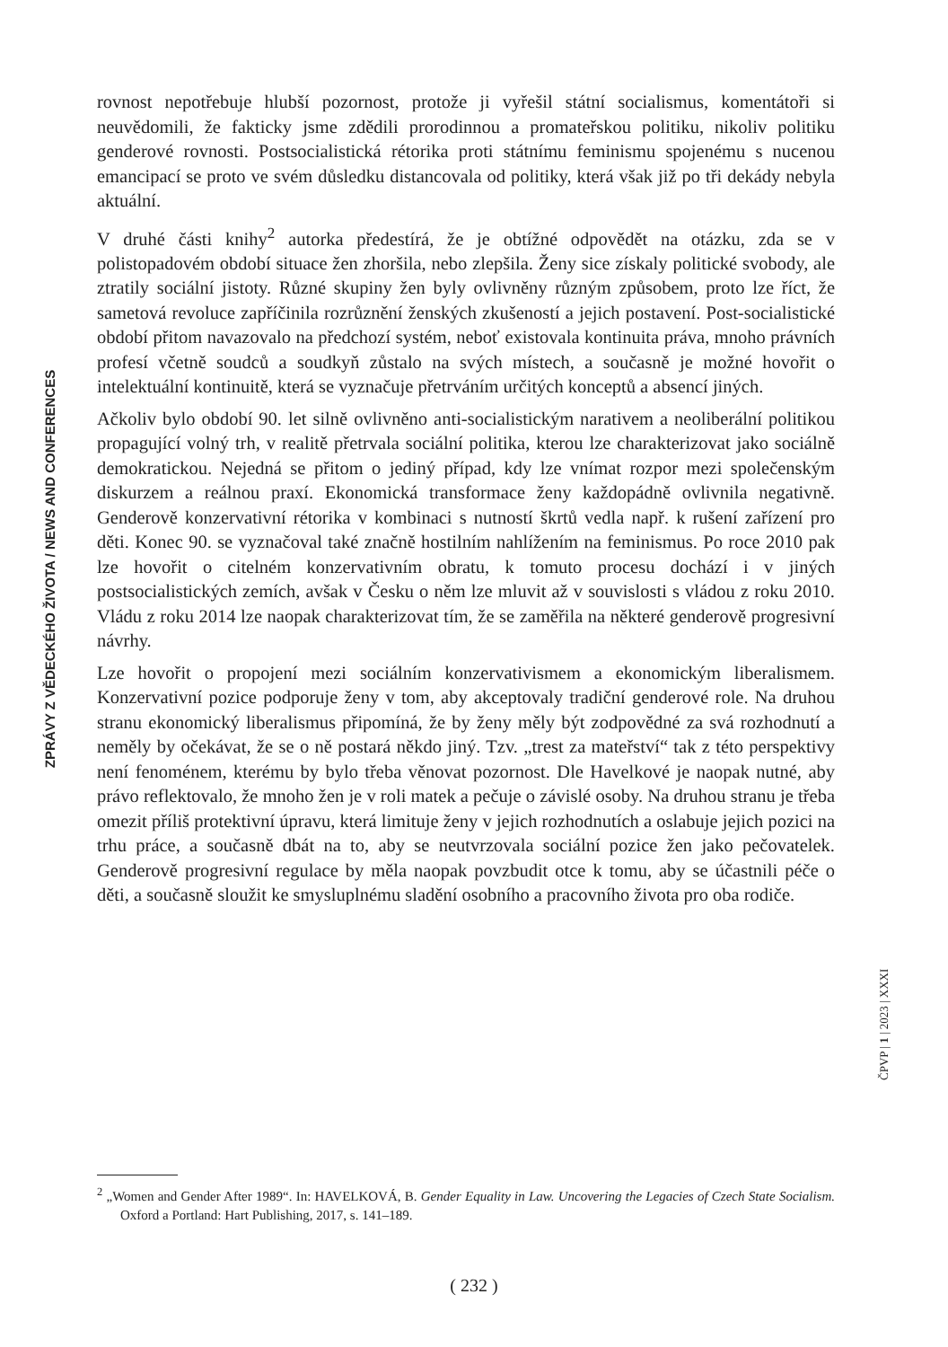ZPRÁVY Z VĚDECKÉHO ŽIVOTA / NEWS AND CONFERENCES
rovnost nepotřebuje hlubší pozornost, protože ji vyřešil státní socialismus, komentátoři si neuvědomili, že fakticky jsme zdědili prorodinnou a promateřskou politiku, nikoliv politiku genderové rovnosti. Postsocialistická rétorika proti státnímu feminismu spojenému s nucenou emancipací se proto ve svém důsledku distancovala od politiky, která však již po tři dekády nebyla aktuální.
V druhé části knihy<sup>2</sup> autorka předestírá, že je obtížné odpovědět na otázku, zda se v polistopadovém období situace žen zhoršila, nebo zlepšila. Ženy sice získaly politické svobody, ale ztratily sociální jistoty. Různé skupiny žen byly ovlivněny různým způsobem, proto lze říct, že sametová revoluce zapříčinila rozrůznění ženských zkušeností a jejich postavení. Post-socialistické období přitom navazovalo na předchozí systém, neboť existovala kontinuita práva, mnoho právních profesí včetně soudců a soudkyň zůstalo na svých místech, a současně je možné hovořit o intelektuální kontinuitě, která se vyznačuje přetrváním určitých konceptů a absencí jiných.
Ačkoliv bylo období 90. let silně ovlivněno anti-socialistickým narativem a neoliberální politikou propagující volný trh, v realitě přetrvala sociální politika, kterou lze charakterizovat jako sociálně demokratickou. Nejedná se přitom o jediný případ, kdy lze vnímat rozpor mezi společenským diskurzem a reálnou praxí. Ekonomická transformace ženy každopádně ovlivnila negativně. Genderově konzervativní rétorika v kombinaci s nutností škrtů vedla např. k rušení zařízení pro děti. Konec 90. se vyznačoval také značně hostilním nahlížením na feminismus. Po roce 2010 pak lze hovořit o citelném konzervativním obratu, k tomuto procesu dochází i v jiných postsocialistických zemích, avšak v Česku o něm lze mluvit až v souvislosti s vládou z roku 2010. Vládu z roku 2014 lze naopak charakterizovat tím, že se zaměřila na některé genderově progresivní návrhy.
Lze hovořit o propojení mezi sociálním konzervativismem a ekonomickým liberalismem. Konzervativní pozice podporuje ženy v tom, aby akceptovaly tradiční genderové role. Na druhou stranu ekonomický liberalismus připomíná, že by ženy měly být zodpovědné za svá rozhodnutí a neměly by očekávat, že se o ně postará někdo jiný. Tzv. „trest za mateřství“ tak z této perspektivy není fenoménem, kterému by bylo třeba věnovat pozornost. Dle Havelkové je naopak nutné, aby právo reflektovalo, že mnoho žen je v roli matek a pečuje o závislé osoby. Na druhou stranu je třeba omezit příliš protektivní úpravu, která limituje ženy v jejich rozhodnutích a oslabuje jejich pozici na trhu práce, a současně dbát na to, aby se neutvrzovala sociální pozice žen jako pečovatelek. Genderově progresivní regulace by měla naopak povzbudit otce k tomu, aby se účastnili péče o děti, a současně sloužit ke smysluplnému sladění osobního a pracovního života pro oba rodiče.
ČPVP | 1 | 2023 | XXXI
<sup>2</sup> „Women and Gender After 1989“. In: HAVELKOVÁ, B. Gender Equality in Law. Uncovering the Legacies of Czech State Socialism. Oxford a Portland: Hart Publishing, 2017, s. 141–189.
( 232 )